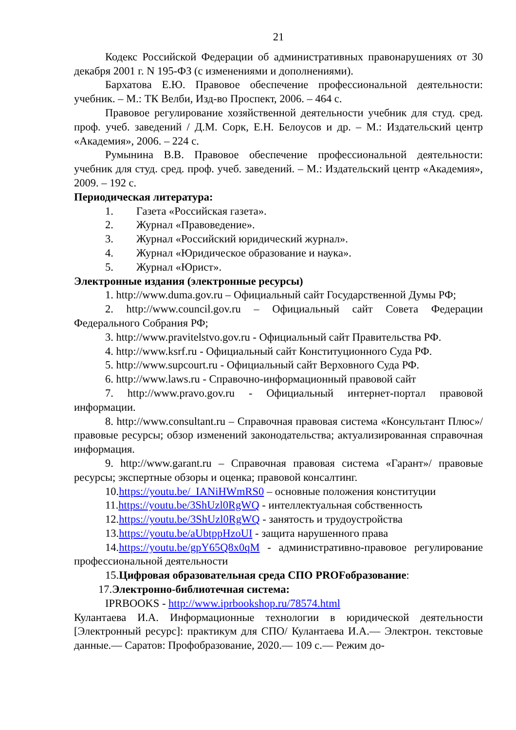21
Кодекс Российской Федерации об административных правонарушениях от 30 декабря 2001 г. N 195-ФЗ (с изменениями и дополнениями).
Бархатова Е.Ю. Правовое обеспечение профессиональной деятельности: учебник. – М.: ТК Велби, Изд-во Проспект, 2006. – 464 с.
Правовое регулирование хозяйственной деятельности учебник для студ. сред. проф. учеб. заведений / Д.М. Сорк, Е.Н. Белоусов и др. – М.: Издательский центр «Академия», 2006. – 224 с.
Румынина В.В. Правовое обеспечение профессиональной деятельности: учебник для студ. сред. проф. учеб. заведений. – М.: Издательский центр «Академия», 2009. – 192 с.
Периодическая литература:
1. Газета «Российская газета».
2. Журнал «Правоведение».
3. Журнал «Российский юридический журнал».
4. Журнал «Юридическое образование и наука».
5. Журнал «Юрист».
Электронные издания (электронные ресурсы)
1. http://www.duma.gov.ru – Официальный сайт Государственной Думы РФ;
2. http://www.council.gov.ru – Официальный сайт Совета Федерации Федерального Собрания РФ;
3. http://www.pravitelstvo.gov.ru - Официальный сайт Правительства РФ.
4. http://www.ksrf.ru - Официальный сайт Конституционного Суда РФ.
5. http://www.supcourt.ru - Официальный сайт Верховного Суда РФ.
6. http://www.laws.ru - Справочно-информационный правовой сайт
7. http://www.pravo.gov.ru - Официальный интернет-портал правовой информации.
8. http://www.consultant.ru – Справочная правовая система «Консультант Плюс»/ правовые ресурсы; обзор изменений законодательства; актуализированная справочная информация.
9. http://www.garant.ru – Справочная правовая система «Гарант»/ правовые ресурсы; экспертные обзоры и оценка; правовой консалтинг.
10.https://youtu.be/_IANiHWmRS0 – основные положения конституции
11.https://youtu.be/3ShUzl0RgWQ - интеллектуальная собственность
12.https://youtu.be/3ShUzl0RgWQ - занятость и трудоустройства
13.https://youtu.be/aUbtppHzoUI - защита нарушенного права
14.https://youtu.be/gpY65Q8x0qM - административно-правовое регулирование профессиональной деятельности
15.Цифровая образовательная среда СПО PROFобразование:
17.Электронно-библиотечная система:
IPRBOOKS - http://www.iprbookshop.ru/78574.html
Кулантаева И.А. Информационные технологии в юридической деятельности [Электронный ресурс]: практикум для СПО/ Кулантаева И.А.— Электрон. текстовые данные.— Саратов: Профобразование, 2020.— 109 с.— Режим до-